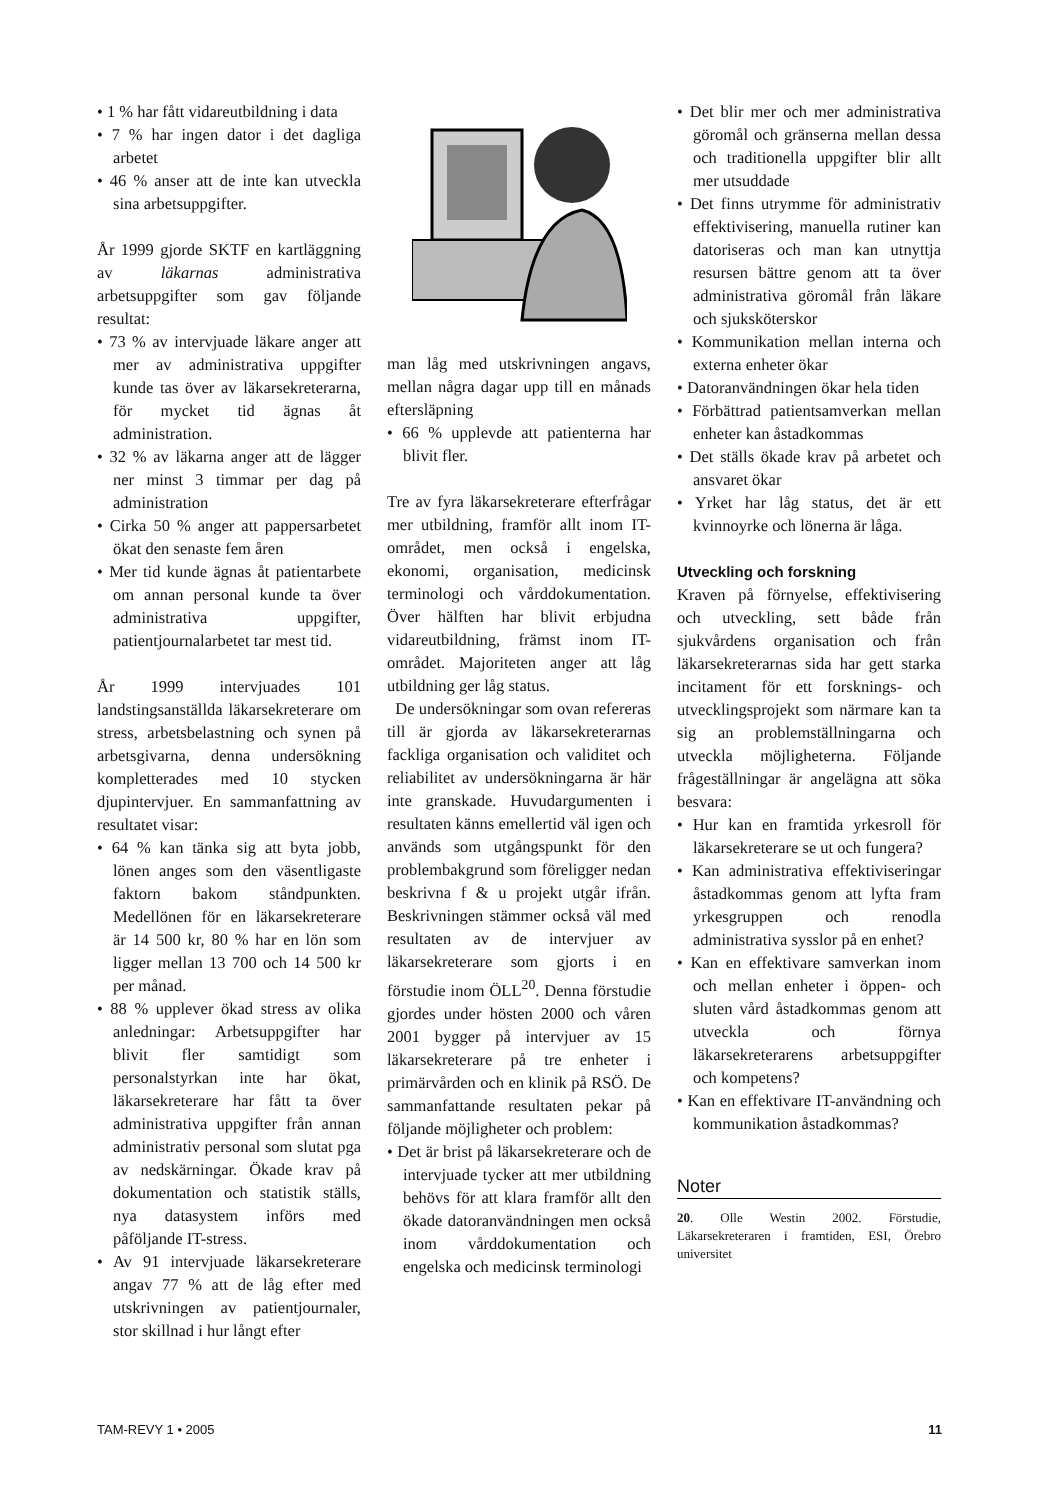• 1 % har fått vidareutbildning i data
• 7 % har ingen dator i det dagliga arbetet
• 46 % anser att de inte kan utveckla sina arbetsuppgifter.
År 1999 gjorde SKTF en kartläggning av läkarnas administrativa arbetsuppgifter som gav följande resultat:
• 73 % av intervjuade läkare anger att mer av administrativa uppgifter kunde tas över av läkarsekreterarna, för mycket tid ägnas åt administration.
• 32 % av läkarna anger att de lägger ner minst 3 timmar per dag på administration
• Cirka 50 % anger att pappersarbetet ökat den senaste fem åren
• Mer tid kunde ägnas åt patientarbete om annan personal kunde ta över administrativa uppgifter, patientjournalarbetet tar mest tid.
År 1999 intervjuades 101 landstingsanställda läkarsekreterare om stress, arbetsbelastning och synen på arbetsgivarna, denna undersökning kompletterades med 10 stycken djupintervjuer. En sammanfattning av resultatet visar:
• 64 % kan tänka sig att byta jobb, lönen anges som den väsentligaste faktorn bakom ståndpunkten. Medellönen för en läkarsekreterare är 14 500 kr, 80 % har en lön som ligger mellan 13 700 och 14 500 kr per månad.
• 88 % upplever ökad stress av olika anledningar: Arbetsuppgifter har blivit fler samtidigt som personalstyrkan inte har ökat, läkarsekreterare har fått ta över administrativa uppgifter från annan administrativ personal som slutat pga av nedskärningar. Ökade krav på dokumentation och statistik ställs, nya datasystem införs med påföljande IT-stress.
• Av 91 intervjuade läkarsekreterare angav 77 % att de låg efter med utskrivningen av patientjournaler, stor skillnad i hur långt efter
man låg med utskrivningen angavs, mellan några dagar upp till en månads eftersläpning
• 66 % upplevde att patienterna har blivit fler.
Tre av fyra läkarsekreterare efterfrågar mer utbildning, framför allt inom IT-området, men också i engelska, ekonomi, organisation, medicinsk terminologi och vårddokumentation. Över hälften har blivit erbjudna vidareutbildning, främst inom IT-området. Majoriteten anger att låg utbildning ger låg status.
De undersökningar som ovan refereras till är gjorda av läkarsekreterarnas fackliga organisation och validitet och reliabilitet av undersökningarna är här inte granskade. Huvudargumenten i resultaten känns emellertid väl igen och används som utgångspunkt för den problembakgrund som föreligger nedan beskrivna f & u projekt utgår ifrån. Beskrivningen stämmer också väl med resultaten av de intervjuer av läkarsekreterare som gjorts i en förstudie inom ÖLL<sup>20</sup>. Denna förstudie gjordes under hösten 2000 och våren 2001 bygger på intervjuer av 15 läkarsekreterare på tre enheter i primärvården och en klinik på RSÖ. De sammanfattande resultaten pekar på följande möjligheter och problem:
• Det är brist på läkarsekreterare och de intervjuade tycker att mer utbildning behövs för att klara framför allt den ökade datoranvändningen men också inom vårddokumentation och engelska och medicinsk terminologi
• Det blir mer och mer administrativa göromål och gränserna mellan dessa och traditionella uppgifter blir allt mer utsuddade
• Det finns utrymme för administrativ effektivisering, manuella rutiner kan datoriseras och man kan utnyttja resursen bättre genom att ta över administrativa göromål från läkare och sjuksköterskor
• Kommunikation mellan interna och externa enheter ökar
• Datoranvändningen ökar hela tiden
• Förbättrad patientsamverkan mellan enheter kan åstadkommas
• Det ställs ökade krav på arbetet och ansvaret ökar
• Yrket har låg status, det är ett kvinnoyrke och lönerna är låga.
Utveckling och forskning
Kraven på förnyelse, effektivisering och utveckling, sett både från sjukvårdens organisation och från läkarsekreterarnas sida har gett starka incitament för ett forsknings- och utvecklingsprojekt som närmare kan ta sig an problemställningarna och utveckla möjligheterna. Följande frågeställningar är angelägna att söka besvara:
• Hur kan en framtida yrkesroll för läkarsekreterare se ut och fungera?
• Kan administrativa effektiviseringar åstadkommas genom att lyfta fram yrkesgruppen och renodla administrativa sysslor på en enhet?
• Kan en effektivare samverkan inom och mellan enheter i öppen- och sluten vård åstadkommas genom att utveckla och förnya läkarsekreterarens arbetsuppgifter och kompetens?
• Kan en effektivare IT-användning och kommunikation åstadkommas?
Noter
20. Olle Westin 2002. Förstudie, Läkarsekreteraren i framtiden, ESI, Örebro universitet
TAM-REVY 1 • 2005 11